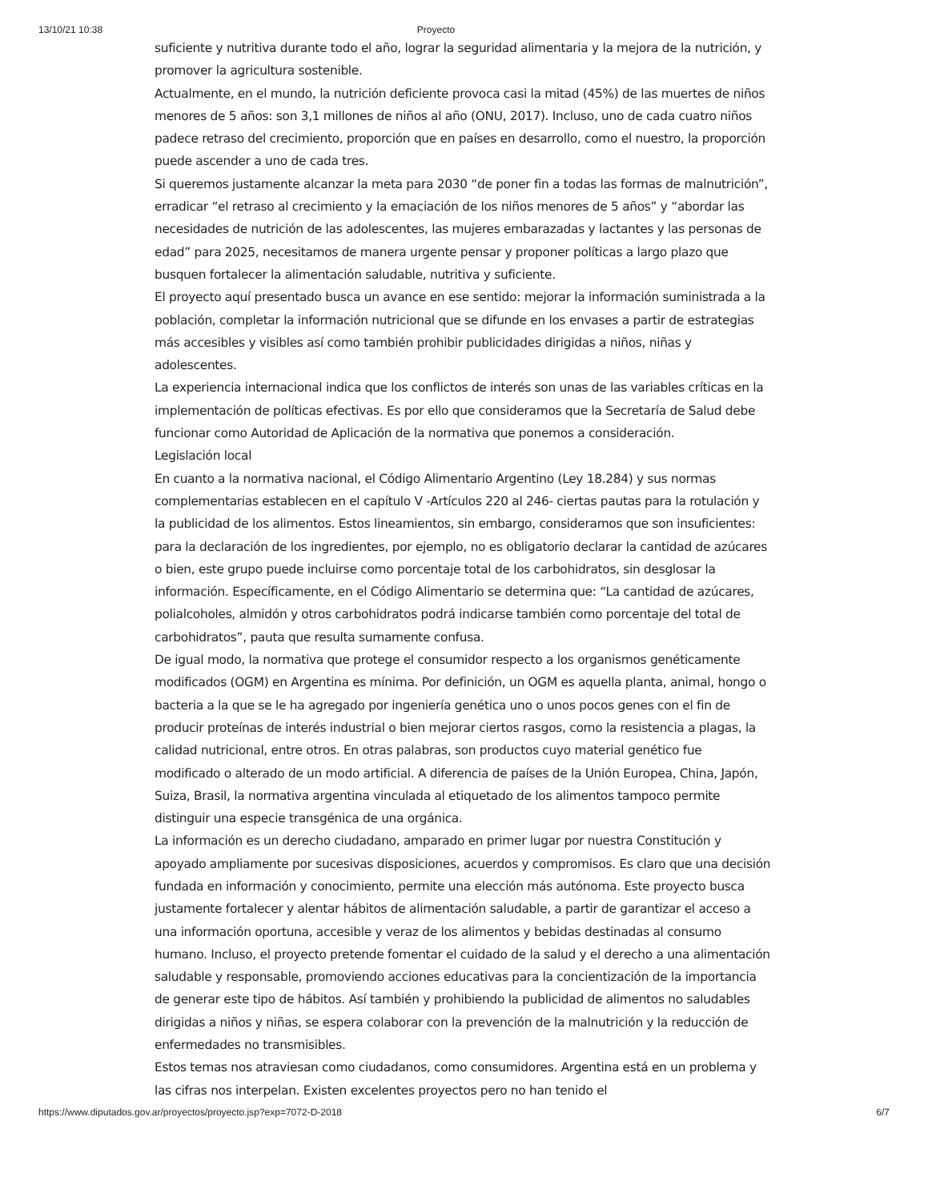13/10/21 10:38 Proyecto
suficiente y nutritiva durante todo el año, lograr la seguridad alimentaria y la mejora de la nutrición, y promover la agricultura sostenible.
Actualmente, en el mundo, la nutrición deficiente provoca casi la mitad (45%) de las muertes de niños menores de 5 años: son 3,1 millones de niños al año (ONU, 2017). Incluso, uno de cada cuatro niños padece retraso del crecimiento, proporción que en países en desarrollo, como el nuestro, la proporción puede ascender a uno de cada tres.
Si queremos justamente alcanzar la meta para 2030 “de poner fin a todas las formas de malnutrición”, erradicar “el retraso al crecimiento y la emaciación de los niños menores de 5 años” y “abordar las necesidades de nutrición de las adolescentes, las mujeres embarazadas y lactantes y las personas de edad” para 2025, necesitamos de manera urgente pensar y proponer políticas a largo plazo que busquen fortalecer la alimentación saludable, nutritiva y suficiente.
El proyecto aquí presentado busca un avance en ese sentido: mejorar la información suministrada a la población, completar la información nutricional que se difunde en los envases a partir de estrategias más accesibles y visibles así como también prohibir publicidades dirigidas a niños, niñas y adolescentes.
La experiencia internacional indica que los conflictos de interés son unas de las variables críticas en la implementación de políticas efectivas. Es por ello que consideramos que la Secretaría de Salud debe funcionar como Autoridad de Aplicación de la normativa que ponemos a consideración.
Legislación local
En cuanto a la normativa nacional, el Código Alimentario Argentino (Ley 18.284) y sus normas complementarias establecen en el capítulo V -Artículos 220 al 246- ciertas pautas para la rotulación y la publicidad de los alimentos. Estos lineamientos, sin embargo, consideramos que son insuficientes: para la declaración de los ingredientes, por ejemplo, no es obligatorio declarar la cantidad de azúcares o bien, este grupo puede incluirse como porcentaje total de los carbohidratos, sin desglosar la información. Específicamente, en el Código Alimentario se determina que: “La cantidad de azúcares, polialcoholes, almidón y otros carbohidratos podrá indicarse también como porcentaje del total de carbohidratos”, pauta que resulta sumamente confusa.
De igual modo, la normativa que protege el consumidor respecto a los organismos genéticamente modificados (OGM) en Argentina es mínima. Por definición, un OGM es aquella planta, animal, hongo o bacteria a la que se le ha agregado por ingeniería genética uno o unos pocos genes con el fin de producir proteínas de interés industrial o bien mejorar ciertos rasgos, como la resistencia a plagas, la calidad nutricional, entre otros. En otras palabras, son productos cuyo material genético fue modificado o alterado de un modo artificial. A diferencia de países de la Unión Europea, China, Japón, Suiza, Brasil, la normativa argentina vinculada al etiquetado de los alimentos tampoco permite distinguir una especie transgénica de una orgánica.
La información es un derecho ciudadano, amparado en primer lugar por nuestra Constitución y apoyado ampliamente por sucesivas disposiciones, acuerdos y compromisos. Es claro que una decisión fundada en información y conocimiento, permite una elección más autónoma. Este proyecto busca justamente fortalecer y alentar hábitos de alimentación saludable, a partir de garantizar el acceso a una información oportuna, accesible y veraz de los alimentos y bebidas destinadas al consumo humano. Incluso, el proyecto pretende fomentar el cuidado de la salud y el derecho a una alimentación saludable y responsable, promoviendo acciones educativas para la concientización de la importancia de generar este tipo de hábitos. Así también y prohibiendo la publicidad de alimentos no saludables dirigidas a niños y niñas, se espera colaborar con la prevención de la malnutrición y la reducción de enfermedades no transmisibles.
Estos temas nos atraviesan como ciudadanos, como consumidores. Argentina está en un problema y las cifras nos interpelan. Existen excelentes proyectos pero no han tenido el
https://www.diputados.gov.ar/proyectos/proyecto.jsp?exp=7072-D-2018 6/7